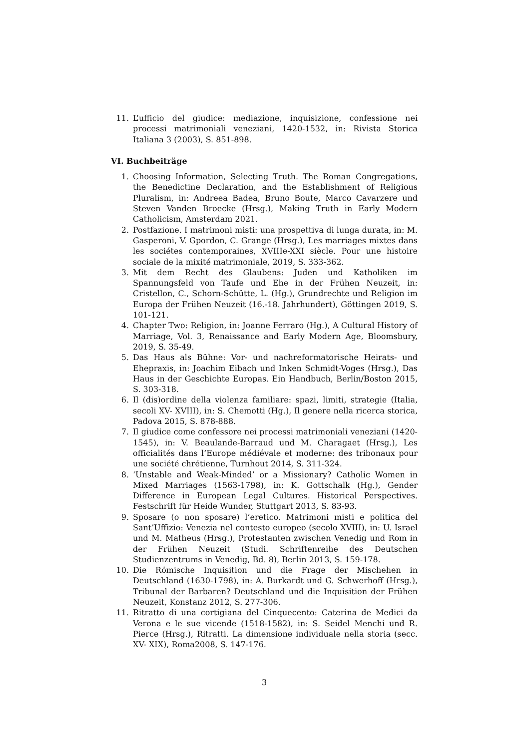11. L’ufficio del giudice: mediazione, inquisizione, confessione nei processi matrimoniali veneziani, 1420-1532, in: Rivista Storica Italiana 3 (2003), S. 851-898.
VI. Buchbeiträge
1. Choosing Information, Selecting Truth. The Roman Congregations, the Benedictine Declaration, and the Establishment of Religious Pluralism, in: Andreea Badea, Bruno Boute, Marco Cavarzere und Steven Vanden Broecke (Hrsg.), Making Truth in Early Modern Catholicism, Amsterdam 2021.
2. Postfazione. I matrimoni misti: una prospettiva di lunga durata, in: M. Gasperoni, V. Gpordon, C. Grange (Hrsg.), Les marriages mixtes dans les sociétes contemporaines, XVIIIe-XXI siècle. Pour une histoire sociale de la mixité matrimoniale, 2019, S. 333-362.
3. Mit dem Recht des Glaubens: Juden und Katholiken im Spannungsfeld von Taufe und Ehe in der Frühen Neuzeit, in: Cristellon, C., Schorn-Schütte, L. (Hg.), Grundrechte und Religion im Europa der Frühen Neuzeit (16.-18. Jahrhundert), Göttingen 2019, S. 101-121.
4. Chapter Two: Religion, in: Joanne Ferraro (Hg.), A Cultural History of Marriage, Vol. 3, Renaissance and Early Modern Age, Bloomsbury, 2019, S. 35-49.
5. Das Haus als Bühne: Vor- und nachreformatorische Heirats- und Ehepraxis, in: Joachim Eibach und Inken Schmidt-Voges (Hrsg.), Das Haus in der Geschichte Europas. Ein Handbuch, Berlin/Boston 2015, S. 303-318.
6. Il (dis)ordine della violenza familiare: spazi, limiti, strategie (Italia, secoli XV- XVIII), in: S. Chemotti (Hg.), Il genere nella ricerca storica, Padova 2015, S. 878-888.
7. Il giudice come confessore nei processi matrimoniali veneziani (1420-1545), in: V. Beaulande-Barraud und M. Charagaet (Hrsg.), Les officialités dans l’Europe médiévale et moderne: des tribonaux pour une société chrétienne, Turnhout 2014, S. 311-324.
8. ‘Unstable and Weak-Minded’ or a Missionary? Catholic Women in Mixed Marriages (1563-1798), in: K. Gottschalk (Hg.), Gender Difference in European Legal Cultures. Historical Perspectives. Festschrift für Heide Wunder, Stuttgart 2013, S. 83-93.
9. Sposare (o non sposare) l’eretico. Matrimoni misti e politica del Sant’Uffizio: Venezia nel contesto europeo (secolo XVIII), in: U. Israel und M. Matheus (Hrsg.), Protestanten zwischen Venedig und Rom in der Frühen Neuzeit (Studi. Schriftenreihe des Deutschen Studienzentrums in Venedig, Bd. 8), Berlin 2013, S. 159-178.
10. Die Römische Inquisition und die Frage der Mischehen in Deutschland (1630-1798), in: A. Burkardt und G. Schwerhoff (Hrsg.), Tribunal der Barbaren? Deutschland und die Inquisition der Frühen Neuzeit, Konstanz 2012, S. 277-306.
11. Ritratto di una cortigiana del Cinquecento: Caterina de Medici da Verona e le sue vicende (1518-1582), in: S. Seidel Menchi und R. Pierce (Hrsg.), Ritratti. La dimensione individuale nella storia (secc. XV- XIX), Roma2008, S. 147-176.
3